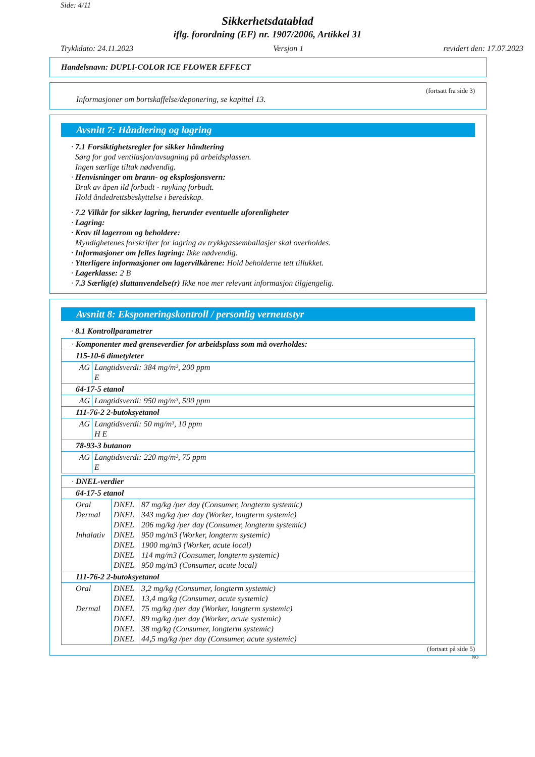Side: 4/11
Sikkerhetsdatablad
iflg. forordning (EF) nr. 1907/2006, Artikkel 31
Trykkdato: 24.11.2023 Versjon 1 revidert den: 17.07.2023
Handelsnavn: DUPLI-COLOR ICE FLOWER EFFECT
(fortsatt fra side 3)
Informasjoner om bortskaffelse/deponering, se kapittel 13.
Avsnitt 7: Håndtering og lagring
· 7.1 Forsiktighetsregler for sikker håndtering
Sørg for god ventilasjon/avsugning på arbeidsplassen.
Ingen særlige tiltak nødvendig.
· Henvisninger om brann- og eksplosjonsvern:
Bruk av åpen ild forbudt - røyking forbudt.
Hold åndedrettsbeskyttelse i beredskap.
· 7.2 Vilkår for sikker lagring, herunder eventuelle uforenligheter
· Lagring:
· Krav til lagerrom og beholdere:
Myndighetenes forskrifter for lagring av trykkgassemballasjer skal overholdes.
· Informasjoner om felles lagring: Ikke nødvendig.
· Ytterligere informasjoner om lagervilkårene: Hold beholderne tett tillukket.
· Lagerklasse: 2 B
· 7.3 Særlig(e) sluttanvendelse(r) Ikke noe mer relevant informasjon tilgjengelig.
Avsnitt 8: Eksponeringskontroll / personlig verneutstyr
· 8.1 Kontrollparametrer
| · Komponenter med grenseverdier for arbeidsplass som må overholdes: | |
| 115-10-6 dimetyleter | |
| AG | Langtidsverdi: 384 mg/m³, 200 ppm E |
| 64-17-5 etanol | |
| AG | Langtidsverdi: 950 mg/m³, 500 ppm |
| 111-76-2 2-butoksyetanol | |
| AG | Langtidsverdi: 50 mg/m³, 10 ppm H E |
| 78-93-3 butanon | |
| AG | Langtidsverdi: 220 mg/m³, 75 ppm E |
| · DNEL-verdier | | |
| 64-17-5 etanol | | |
| Oral Dermal Inhalativ | DNEL DNEL DNEL DNEL DNEL DNEL DNEL | 87 mg/kg /per day (Consumer, longterm systemic) 343 mg/kg /per day (Worker, longterm systemic) 206 mg/kg /per day (Consumer, longterm systemic) 950 mg/m3 (Worker, longterm systemic) 1900 mg/m3 (Worker, acute local) 114 mg/m3 (Consumer, longterm systemic) 950 mg/m3 (Consumer, acute local) |
| 111-76-2 2-butoksyetanol | | |
| Oral Dermal | DNEL DNEL DNEL DNEL DNEL DNEL | 3,2 mg/kg (Consumer, longterm systemic) 13,4 mg/kg (Consumer, acute systemic) 75 mg/kg /per day (Worker, longterm systemic) 89 mg/kg /per day (Worker, acute systemic) 38 mg/kg (Consumer, longterm systemic) 44,5 mg/kg /per day (Consumer, acute systemic) |
(fortsatt på side 5)
NO